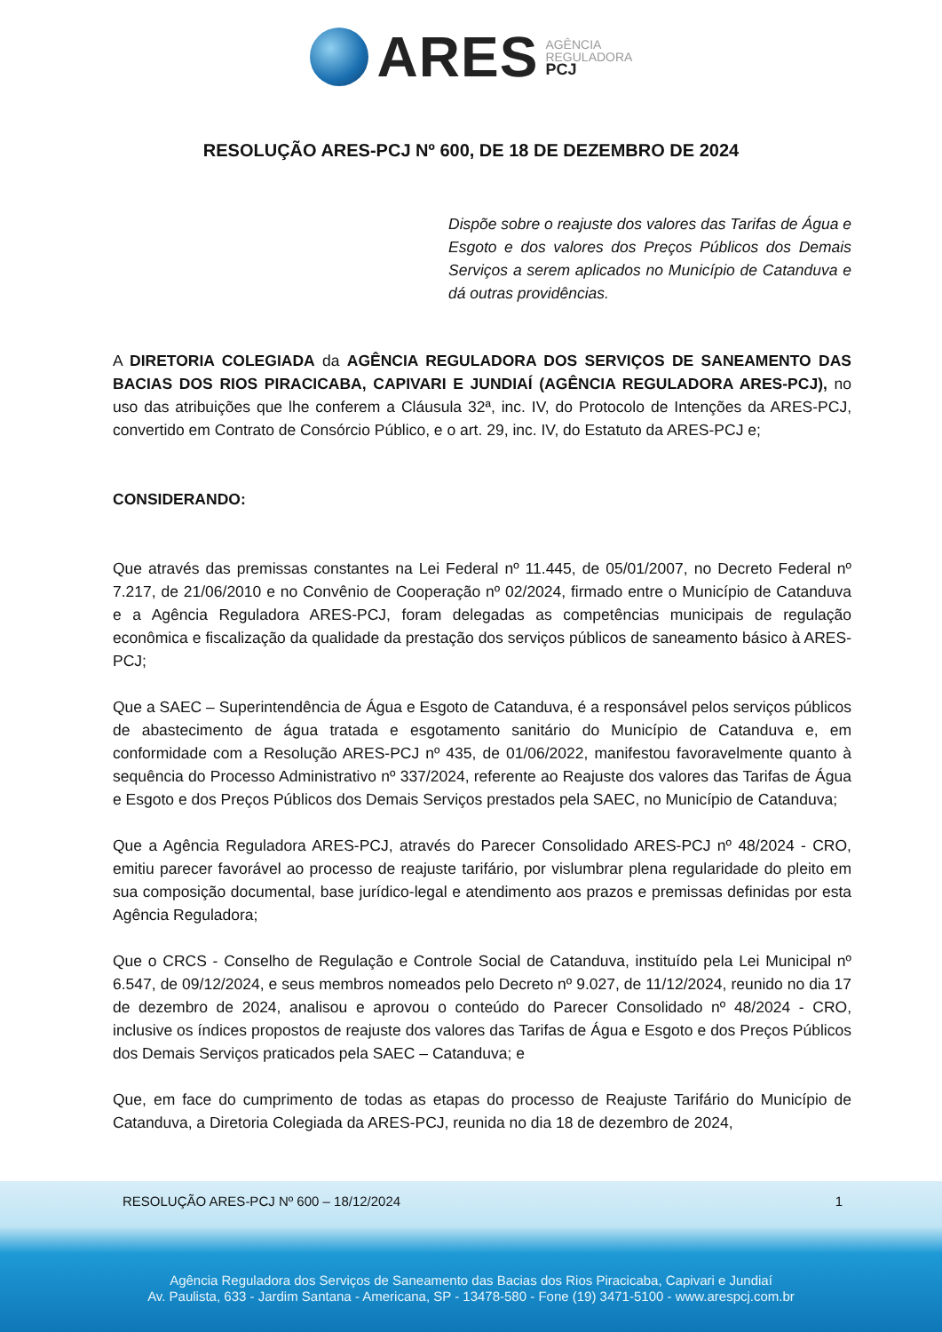ARES
AGÊNCIA
REGULADORA
PCJ
RESOLUÇÃO ARES-PCJ Nº 600, DE 18 DE DEZEMBRO DE 2024
Dispõe sobre o reajuste dos valores das Tarifas de Água e Esgoto e dos valores dos Preços Públicos dos Demais Serviços a serem aplicados no Município de Catanduva e dá outras providências.
A DIRETORIA COLEGIADA da AGÊNCIA REGULADORA DOS SERVIÇOS DE SANEAMENTO DAS BACIAS DOS RIOS PIRACICABA, CAPIVARI E JUNDIAÍ (AGÊNCIA REGULADORA ARES-PCJ), no uso das atribuições que lhe conferem a Cláusula 32ª, inc. IV, do Protocolo de Intenções da ARES-PCJ, convertido em Contrato de Consórcio Público, e o art. 29, inc. IV, do Estatuto da ARES-PCJ e;
CONSIDERANDO:
Que através das premissas constantes na Lei Federal nº 11.445, de 05/01/2007, no Decreto Federal nº 7.217, de 21/06/2010 e no Convênio de Cooperação nº 02/2024, firmado entre o Município de Catanduva e a Agência Reguladora ARES-PCJ, foram delegadas as competências municipais de regulação econômica e fiscalização da qualidade da prestação dos serviços públicos de saneamento básico à ARES-PCJ;
Que a SAEC – Superintendência de Água e Esgoto de Catanduva, é a responsável pelos serviços públicos de abastecimento de água tratada e esgotamento sanitário do Município de Catanduva e, em conformidade com a Resolução ARES-PCJ nº 435, de 01/06/2022, manifestou favoravelmente quanto à sequência do Processo Administrativo nº 337/2024, referente ao Reajuste dos valores das Tarifas de Água e Esgoto e dos Preços Públicos dos Demais Serviços prestados pela SAEC, no Município de Catanduva;
Que a Agência Reguladora ARES-PCJ, através do Parecer Consolidado ARES-PCJ nº 48/2024 - CRO, emitiu parecer favorável ao processo de reajuste tarifário, por vislumbrar plena regularidade do pleito em sua composição documental, base jurídico-legal e atendimento aos prazos e premissas definidas por esta Agência Reguladora;
Que o CRCS - Conselho de Regulação e Controle Social de Catanduva, instituído pela Lei Municipal nº 6.547, de 09/12/2024, e seus membros nomeados pelo Decreto nº 9.027, de 11/12/2024, reunido no dia 17 de dezembro de 2024, analisou e aprovou o conteúdo do Parecer Consolidado nº 48/2024 - CRO, inclusive os índices propostos de reajuste dos valores das Tarifas de Água e Esgoto e dos Preços Públicos dos Demais Serviços praticados pela SAEC – Catanduva; e
Que, em face do cumprimento de todas as etapas do processo de Reajuste Tarifário do Município de Catanduva, a Diretoria Colegiada da ARES-PCJ, reunida no dia 18 de dezembro de 2024,
RESOLUÇÃO ARES-PCJ Nº 600 – 18/12/2024 1
Agência Reguladora dos Serviços de Saneamento das Bacias dos Rios Piracicaba, Capivari e Jundiaí
Av. Paulista, 633 - Jardim Santana - Americana, SP - 13478-580 - Fone (19) 3471-5100 - www.arespcj.com.br